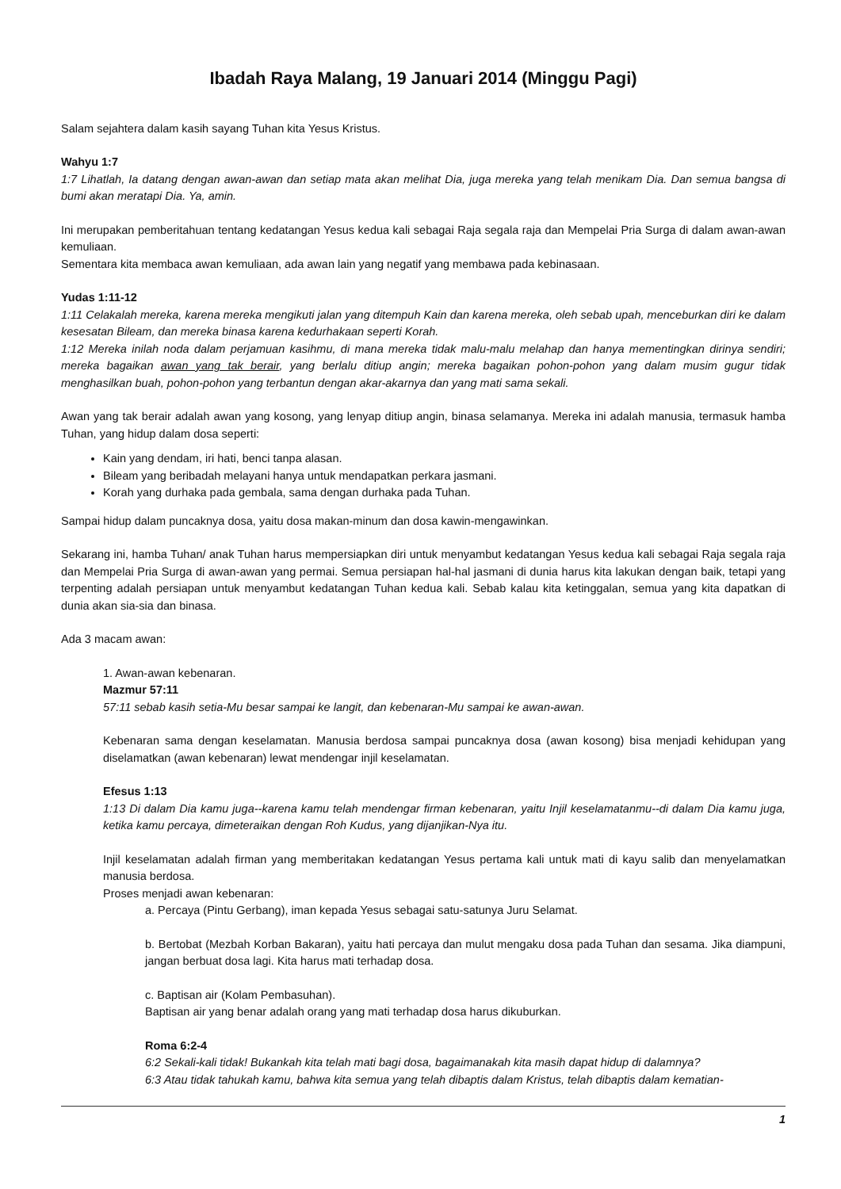Ibadah Raya Malang, 19 Januari 2014 (Minggu Pagi)
Salam sejahtera dalam kasih sayang Tuhan kita Yesus Kristus.
Wahyu 1:7
1:7 Lihatlah, Ia datang dengan awan-awan dan setiap mata akan melihat Dia, juga mereka yang telah menikam Dia. Dan semua bangsa di bumi akan meratapi Dia. Ya, amin.
Ini merupakan pemberitahuan tentang kedatangan Yesus kedua kali sebagai Raja segala raja dan Mempelai Pria Surga di dalam awan-awan kemuliaan.
Sementara kita membaca awan kemuliaan, ada awan lain yang negatif yang membawa pada kebinasaan.
Yudas 1:11-12
1:11 Celakalah mereka, karena mereka mengikuti jalan yang ditempuh Kain dan karena mereka, oleh sebab upah, menceburkan diri ke dalam kesesatan Bileam, dan mereka binasa karena kedurhakaan seperti Korah.
1:12 Mereka inilah noda dalam perjamuan kasihmu, di mana mereka tidak malu-malu melahap dan hanya mementingkan dirinya sendiri; mereka bagaikan awan yang tak berair, yang berlalu ditiup angin; mereka bagaikan pohon-pohon yang dalam musim gugur tidak menghasilkan buah, pohon-pohon yang terbantun dengan akar-akarnya dan yang mati sama sekali.
Awan yang tak berair adalah awan yang kosong, yang lenyap ditiup angin, binasa selamanya. Mereka ini adalah manusia, termasuk hamba Tuhan, yang hidup dalam dosa seperti:
Kain yang dendam, iri hati, benci tanpa alasan.
Bileam yang beribadah melayani hanya untuk mendapatkan perkara jasmani.
Korah yang durhaka pada gembala, sama dengan durhaka pada Tuhan.
Sampai hidup dalam puncaknya dosa, yaitu dosa makan-minum dan dosa kawin-mengawinkan.
Sekarang ini, hamba Tuhan/ anak Tuhan harus mempersiapkan diri untuk menyambut kedatangan Yesus kedua kali sebagai Raja segala raja dan Mempelai Pria Surga di awan-awan yang permai. Semua persiapan hal-hal jasmani di dunia harus kita lakukan dengan baik, tetapi yang terpenting adalah persiapan untuk menyambut kedatangan Tuhan kedua kali. Sebab kalau kita ketinggalan, semua yang kita dapatkan di dunia akan sia-sia dan binasa.
Ada 3 macam awan:
1. Awan-awan kebenaran.
Mazmur 57:11
57:11 sebab kasih setia-Mu besar sampai ke langit, dan kebenaran-Mu sampai ke awan-awan.
Kebenaran sama dengan keselamatan. Manusia berdosa sampai puncaknya dosa (awan kosong) bisa menjadi kehidupan yang diselamatkan (awan kebenaran) lewat mendengar injil keselamatan.
Efesus 1:13
1:13 Di dalam Dia kamu juga--karena kamu telah mendengar firman kebenaran, yaitu Injil keselamatanmu--di dalam Dia kamu juga, ketika kamu percaya, dimeteraikan dengan Roh Kudus, yang dijanjikan-Nya itu.
Injil keselamatan adalah firman yang memberitakan kedatangan Yesus pertama kali untuk mati di kayu salib dan menyelamatkan manusia berdosa.
Proses menjadi awan kebenaran:
a. Percaya (Pintu Gerbang), iman kepada Yesus sebagai satu-satunya Juru Selamat.
b. Bertobat (Mezbah Korban Bakaran), yaitu hati percaya dan mulut mengaku dosa pada Tuhan dan sesama. Jika diampuni, jangan berbuat dosa lagi. Kita harus mati terhadap dosa.
c. Baptisan air (Kolam Pembasuhan).
Baptisan air yang benar adalah orang yang mati terhadap dosa harus dikuburkan.
Roma 6:2-4
6:2 Sekali-kali tidak! Bukankah kita telah mati bagi dosa, bagaimanakah kita masih dapat hidup di dalamnya?
6:3 Atau tidak tahukah kamu, bahwa kita semua yang telah dibaptis dalam Kristus, telah dibaptis dalam kematian-
1